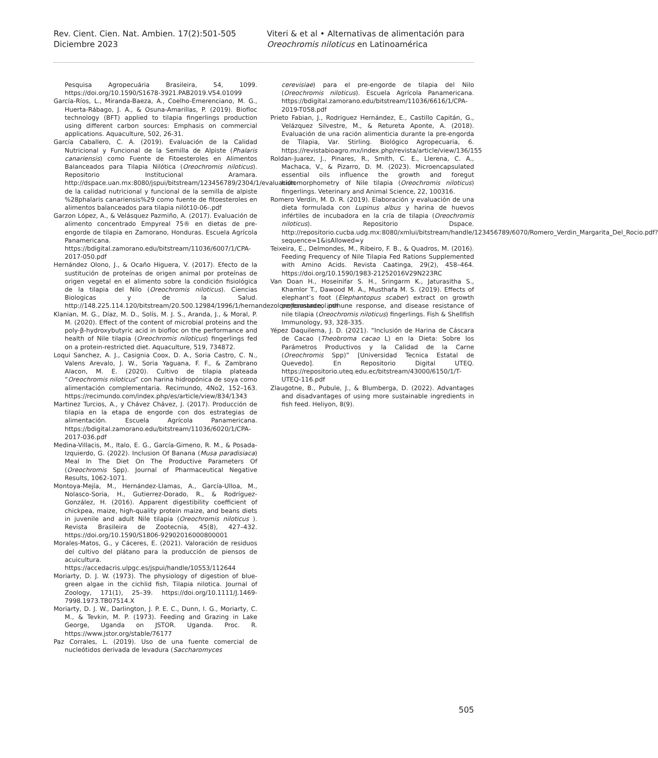Rev. Cient. Cien. Nat. Ambien. 17(2):501-505
Diciembre 2023
Viteri & et al • Alternativas de alimentación para
Oreochromis niloticus en Latinoamérica
Pesquisa Agropecuária Brasileira, 54, 1099. https://doi.org/10.1590/S1678-3921.PAB2019.V54.01099
García-Ríos, L., Miranda-Baeza, A., Coelho-Emerenciano, M. G., Huerta-Rábago, J. A., & Osuna-Amarillas, P. (2019). Biofloc technology (BFT) applied to tilapia fingerlings production using different carbon sources: Emphasis on commercial applications. Aquaculture, 502, 26-31.
García Caballero, C. A. (2019). Evaluación de la Calidad Nutricional y Funcional de la Semilla de Alpiste (Phalaris canariensis) como Fuente de Fitoesteroles en Alimentos Balanceados para Tilapia Nilótica (Oreochromis niloticus). Repositorio Institucional Aramara. http://dspace.uan.mx:8080/jspui/bitstream/123456789/2304/1/evaluación de la calidad nutricional y funcional de la semilla de alpiste %28phalaris canariensis%29 como fuente de fitoesteroles en alimentos balanceados para tilapia nilót10-06-.pdf
Garzon López, A., & Velásquez Pazmiño, A. (2017). Evaluación de alimento concentrado Empyreal 75® en dietas de pre-engorde de tilapia en Zamorano, Honduras. Escuela Agrícola Panamericana. https://bdigital.zamorano.edu/bitstream/11036/6007/1/CPA-2017-050.pdf
Hernández Olono, J., & Ocaño Higuera, V. (2017). Efecto de la sustitución de proteínas de origen animal por proteínas de origen vegetal en el alimento sobre la condición fisiológica de la tilapia del Nilo (Oreochromis niloticus). Ciencias Biologicas y de la Salud. http://148.225.114.120/bitstream/20.500.12984/1996/1/hernandezolonojesustadeol.pdf
Klanian, M. G., Díaz, M. D., Solís, M. J. S., Aranda, J., & Moral, P. M. (2020). Effect of the content of microbial proteins and the poly-β-hydroxybutyric acid in biofloc on the performance and health of Nile tilapia (Oreochromis niloticus) fingerlings fed on a protein-restricted diet. Aquaculture, 519, 734872.
Loqui Sanchez, A. J., Casignia Coox, D. A., Soria Castro, C. N., Valens Arevalo, J. W., Soria Yaguana, F. F., & Zambrano Alacon, M. E. (2020). Cultivo de tilapia plateada “Oreochromis niloticus” con harina hidropónica de soya como alimentación complementaria. Recimundo, 4No2, 152–163. https://recimundo.com/index.php/es/article/view/834/1343
Martinez Turcios, A., y Chávez Chávez, J. (2017). Producción de tilapia en la etapa de engorde con dos estrategias de alimentación. Escuela Agrícola Panamericana. https://bdigital.zamorano.edu/bitstream/11036/6020/1/CPA-2017-036.pdf
Medina-Villacis, M., Italo, E. G., García-Gimeno, R. M., & Posada-Izquierdo, G. (2022). Inclusion Of Banana (Musa paradisiaca) Meal In The Diet On The Productive Parameters Of (Oreochromis Spp). Journal of Pharmaceutical Negative Results, 1062-1071.
Montoya-Mejía, M., Hernández-Llamas, A., García-Ulloa, M., Nolasco-Soria, H., Gutierrez-Dorado, R., & Rodríguez-González, H. (2016). Apparent digestibility coefficient of chickpea, maize, high-quality protein maize, and beans diets in juvenile and adult Nile tilapia (Oreochromis niloticus ). Revista Brasileira de Zootecnia, 45(8), 427–432. https://doi.org/10.1590/S1806-92902016000800001
Morales-Matos, G., y Cáceres, E. (2021). Valoración de residuos del cultivo del plátano para la producción de piensos de acuicultura. https://accedacris.ulpgc.es/jspui/handle/10553/112644
Moriarty, D. J. W. (1973). The physiology of digestion of blue-green algae in the cichlid fish, Tilapia nilotica. Journal of Zoology, 171(1), 25–39. https://doi.org/10.1111/J.1469-7998.1973.TB07514.X
Moriarty, D. J. W., Darlington, J. P. E. C., Dunn, I. G., Moriarty, C. M., & Tevkin, M. P. (1973). Feeding and Grazing in Lake George, Uganda on JSTOR. Uganda. Proc. R. https://www.jstor.org/stable/76177
Paz Corrales, L. (2019). Uso de una fuente comercial de nucleótidos derivada de levadura (Saccharomyces
cerevisiae) para el pre-engorde de tilapia del Nilo (Oreochromis niloticus). Escuela Agrícola Panamericana. https://bdigital.zamorano.edu/bitstream/11036/6616/1/CPA-2019-T058.pdf
Prieto Fabian, J., Rodriguez Hernández, E., Castillo Capitán, G., Velázquez Silvestre, M., & Retureta Aponte, A. (2018). Evaluación de una ración alimenticia durante la pre-engorda de Tilapia, Var. Stirling. Biológico Agropecuaria, 6. https://revistabioagro.mx/index.php/revista/article/view/136/155
Roldan-Juarez, J., Pinares, R., Smith, C. E., Llerena, C. A., Machaca, V., & Pizarro, D. M. (2023). Microencapsulated essential oils influence the growth and foregut histomorphometry of Nile tilapia (Oreochromis niloticus) fingerlings. Veterinary and Animal Science, 22, 100316.
Romero Verdín, M. D. R. (2019). Elaboración y evaluación de una dieta formulada con Lupinus albus y harina de huevos infértiles de incubadora en la cría de tilapia (Oreochromis niloticus). Repositorio Dspace. http://repositorio.cucba.udg.mx:8080/xmlui/bitstream/handle/123456789/6070/Romero_Verdin_Margarita_Del_Rocio.pdf?sequence=1&isAllowed=y
Teixeira, E., Delmondes, M., Ribeiro, F. B., & Quadros, M. (2016). Feeding Frequency of Nile Tilapia Fed Rations Supplemented with Amino Acids. Revista Caatinga, 29(2), 458–464. https://doi.org/10.1590/1983-21252016V29N223RC
Van Doan H., Hoseinifar S. H., Sringarm K., Jaturasitha S., Khamlor T., Dawood M. A., Musthafa M. S. (2019). Effects of elephant’s foot (Elephantopus scaber) extract on growth performance, immune response, and disease resistance of nile tilapia (Oreochromis niloticus) fingerlings. Fish & Shellfish Immunology, 93, 328-335.
Yépez Daquilema, J. D. (2021). “Inclusión de Harina de Cáscara de Cacao (Theobroma cacao L) en la Dieta: Sobre los Parámetros Productivos y la Calidad de la Carne (Oreochromis Spp)” [Universidad Tecnica Estatal de Quevedo]. En Repositorio Digital UTEQ. https://repositorio.uteq.edu.ec/bitstream/43000/6150/1/T-UTEQ-116.pdf
Zlaugotne, B., Pubule, J., & Blumberga, D. (2022). Advantages and disadvantages of using more sustainable ingredients in fish feed. Heliyon, 8(9).
505